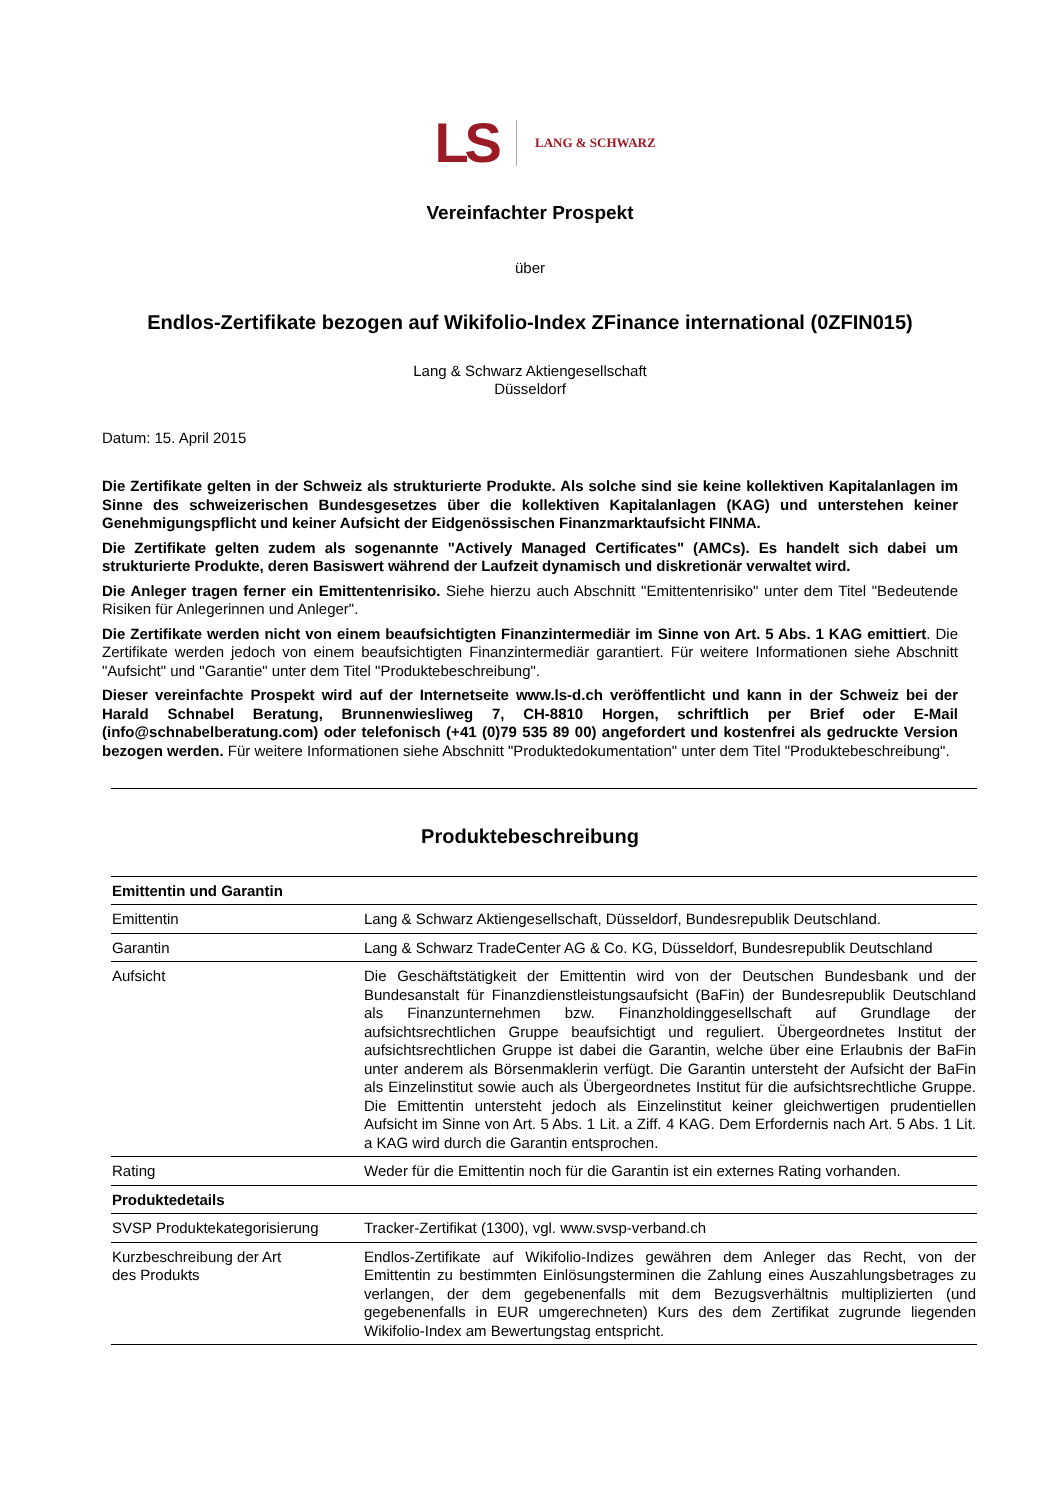LS LANG & SCHWARZ
Vereinfachter Prospekt
über
Endlos-Zertifikate bezogen auf Wikifolio-Index ZFinance international (0ZFIN015)
Lang & Schwarz Aktiengesellschaft
Düsseldorf
Datum: 15. April 2015
Die Zertifikate gelten in der Schweiz als strukturierte Produkte. Als solche sind sie keine kollektiven Kapitalanlagen im Sinne des schweizerischen Bundesgesetzes über die kollektiven Kapitalanlagen (KAG) und unterstehen keiner Genehmigungspflicht und keiner Aufsicht der Eidgenössischen Finanzmarktaufsicht FINMA.
Die Zertifikate gelten zudem als sogenannte "Actively Managed Certificates" (AMCs). Es handelt sich dabei um strukturierte Produkte, deren Basiswert während der Laufzeit dynamisch und diskretionär verwaltet wird.
Die Anleger tragen ferner ein Emittentenrisiko. Siehe hierzu auch Abschnitt "Emittentenrisiko" unter dem Titel "Bedeutende Risiken für Anlegerinnen und Anleger".
Die Zertifikate werden nicht von einem beaufsichtigten Finanzintermediär im Sinne von Art. 5 Abs. 1 KAG emittiert. Die Zertifikate werden jedoch von einem beaufsichtigten Finanzintermediär garantiert. Für weitere Informationen siehe Abschnitt "Aufsicht" und "Garantie" unter dem Titel "Produktebeschreibung".
Dieser vereinfachte Prospekt wird auf der Internetseite www.ls-d.ch veröffentlicht und kann in der Schweiz bei der Harald Schnabel Beratung, Brunnenwiesliweg 7, CH-8810 Horgen, schriftlich per Brief oder E-Mail (info@schnabelberatung.com) oder telefonisch (+41 (0)79 535 89 00) angefordert und kostenfrei als gedruckte Version bezogen werden. Für weitere Informationen siehe Abschnitt "Produktedokumentation" unter dem Titel "Produktebeschreibung".
Produktebeschreibung
| Emittentin und Garantin | |
| --- | --- |
| Emittentin | Lang & Schwarz Aktiengesellschaft, Düsseldorf, Bundesrepublik Deutschland. |
| Garantin | Lang & Schwarz TradeCenter AG & Co. KG, Düsseldorf, Bundesrepublik Deutschland |
| Aufsicht | Die Geschäftstätigkeit der Emittentin wird von der Deutschen Bundesbank und der Bundesanstalt für Finanzdienstleistungsaufsicht (BaFin) der Bundesrepublik Deutschland als Finanzunternehmen bzw. Finanzholdinggesellschaft auf Grundlage der aufsichtsrechtlichen Gruppe beaufsichtigt und reguliert. Übergeordnetes Institut der aufsichtsrechtlichen Gruppe ist dabei die Garantin, welche über eine Erlaubnis der BaFin unter anderem als Börsenmaklerin verfügt. Die Garantin untersteht der Aufsicht der BaFin als Einzelinstitut sowie auch als Übergeordnetes Institut für die aufsichtsrechtliche Gruppe. Die Emittentin untersteht jedoch als Einzelinstitut keiner gleichwertigen prudentiellen Aufsicht im Sinne von Art. 5 Abs. 1 Lit. a Ziff. 4 KAG. Dem Erfordernis nach Art. 5 Abs. 1 Lit. a KAG wird durch die Garantin entsprochen. |
| Rating | Weder für die Emittentin noch für die Garantin ist ein externes Rating vorhanden. |
| Produktedetails | |
| SVSP Produktekategorisierung | Tracker-Zertifikat (1300), vgl. www.svsp-verband.ch |
| Kurzbeschreibung der Art des Produkts | Endlos-Zertifikate auf Wikifolio-Indizes gewähren dem Anleger das Recht, von der Emittentin zu bestimmten Einlösungsterminen die Zahlung eines Auszahlungsbetrages zu verlangen, der dem gegebenenfalls mit dem Bezugsverhältnis multiplizierten (und gegebenenfalls in EUR umgerechneten) Kurs des dem Zertifikat zugrunde liegenden Wikifolio-Index am Bewertungstag entspricht. |